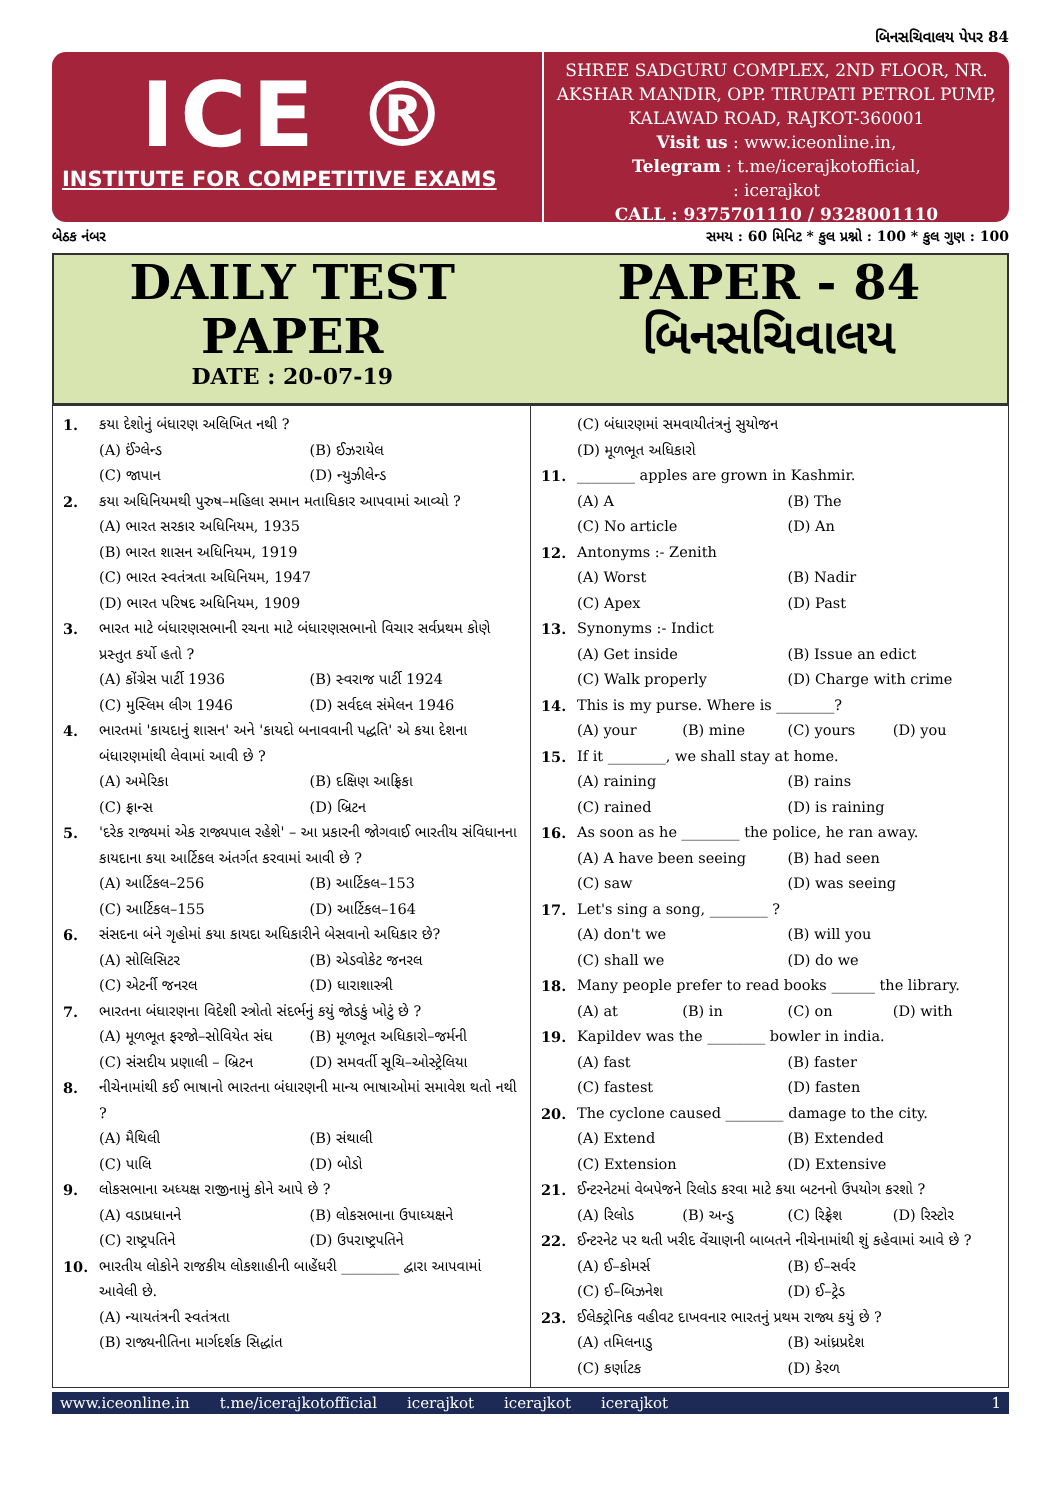બિનસચિવાલય પેપર 84
ICE ®
INSTITUTE FOR COMPETITIVE EXAMS
SHREE SADGURU COMPLEX, 2ND FLOOR, NR. AKSHAR MANDIR, OPP. TIRUPATI PETROL PUMP, KALAWAD ROAD, RAJKOT-360001
Visit us : www.iceonline.in,
Telegram : t.me/icerajkotofficial,
: icerajkot
CALL : 9375701110 / 9328001110
બેઠક નંબર સમય : 60 મિનિટ * કુલ પ્રશ્નો : 100 * કુલ ગુણ : 100
DAILY TEST
PAPER
DATE : 20-07-19
PAPER - 84
બિનસચિવાલય
1. કયા દેશોનું બંધારણ અલિખિત નથી ?
(A) ઈંગ્લેન્ડ (B) ઈઝરાયેલ (C) જાપાન (D) ન્યુઝીલેન્ડ
2. કયા અધિનિયમથી પુરુષ–મહિલા સમાન મતાધિકાર આપવામાં આવ્યો ?
(A) ભારત સરકાર અધિનિયમ, 1935
(B) ભારત શાસન અધિનિયમ, 1919
(C) ભારત સ્વતંત્રતા અધિનિયમ, 1947
(D) ભારત પરિષદ અધિનિયમ, 1909
3. ભારત માટે બંધારણસભાની રચના માટે બંધારણસભાનો વિચાર સર્વપ્રથમ કોણે પ્રસ્તુત કર્યો હતો ?
(A) કોંગ્રેસ પાર્ટી 1936 (B) સ્વરાજ પાર્ટી 1924 (C) મુસ્લિમ લીગ 1946 (D) સર્વદલ સંમેલન 1946
4. ભારતમાં 'કાયદાનું શાસન' અને 'કાયદો બનાવવાની પદ્ધતિ' એ કયા દેશના બંધારણમાંથી લેવામાં આવી છે ?
(A) અમેરિકા (B) દક્ષિણ આફ્રિકા (C) ફ્રાન્સ (D) બ્રિટન
5. 'દરેક રાજ્યમાં એક રાજ્યપાલ રહેશે' – આ પ્રકારની જોગવાઈ ભારતીય સંવિધાનના કાયદાના કયા આર્ટિકલ અંતર્ગત કરવામાં આવી છે ?
(A) આર્ટિકલ–256 (B) આર્ટિકલ–153 (C) આર્ટિકલ–155 (D) આર્ટિકલ–164
6. સંસદના બંને ગૃહોમાં કયા કાયદા અધિકારીને બેસવાનો અધિકાર છે?
(A) સોલિસિટર (B) એડવોકેટ જનરલ (C) એટર્ની જનરલ (D) ધારાશાસ્ત્રી
7. ભારતના બંધારણના વિદેશી સ્ત્રોતો સંદર્ભનું કયું જોડકું ખોટું છે ?
(A) મૂળભૂત ફરજો–સોવિયેત સંઘ (B) મૂળભૂત અધિકારો–જર્મની (C) સંસદીય પ્રણાલી – બ્રિટન (D) સમવર્તી સૂચિ–ઓસ્ટ્રેલિયા
8. નીચેનામાંથી કઈ ભાષાનો ભારતના બંધારણની માન્ય ભાષાઓમાં સમાવેશ થતો નથી ?
(A) મૈથિલી (B) સંથાલી (C) પાલિ (D) બોડો
9. લોકસભાના અધ્યક્ષ રાજીનામું કોને આપે છે ?
(A) વડાપ્રધાનને (B) લોકસભાના ઉપાધ્યક્ષને (C) રાષ્ટ્રપતિને (D) ઉપરાષ્ટ્રપતિને
10. ભારતીય લોકોને રાજકીય લોકશાહીની બાહેંધરી ________ દ્વારા આપવામાં આવેલી છે.
(A) ન્યાયતંત્રની સ્વતંત્રતા
(B) રાજ્યનીતિના માર્ગદર્શક સિદ્ધાંત
(C) બંધારણમાં સમવાયીતંત્રનું સુયોજન
(D) મૂળભૂત અધિકારો
11. ________ apples are grown in Kashmir.
(A) A (B) The (C) No article (D) An
12. Antonyms :- Zenith
(A) Worst (B) Nadir (C) Apex (D) Past
13. Synonyms :- Indict
(A) Get inside (B) Issue an edict (C) Walk properly (D) Charge with crime
14. This is my purse. Where is ________?
(A) your (B) mine (C) yours (D) you
15. If it ________, we shall stay at home.
(A) raining (B) rains (C) rained (D) is raining
16. As soon as he ________ the police, he ran away.
(A) A have been seeing (B) had seen (C) saw (D) was seeing
17. Let's sing a song, ________ ?
(A) don't we (B) will you (C) shall we (D) do we
18. Many people prefer to read books ______ the library.
(A) at (B) in (C) on (D) with
19. Kapildev was the ________ bowler in india.
(A) fast (B) faster (C) fastest (D) fasten
20. The cyclone caused ________ damage to the city.
(A) Extend (B) Extended (C) Extension (D) Extensive
21. ઈન્ટરનેટમાં વેબપેજને રિલોડ કરવા માટે કયા બટનનો ઉપયોગ કરશો ?
(A) રિલોડ (B) અન્ડુ (C) રિફ્રેશ (D) રિસ્ટોર
22. ઈન્ટરનેટ પર થતી ખરીદ વેંચાણની બાબતને નીચેનામાંથી શું કહેવામાં આવે છે ?
(A) ઈ–કોમર્સ (B) ઈ–સર્વર (C) ઈ–બિઝનેશ (D) ઈ–ટ્રેડ
23. ઈલેક્ટ્રોનિક વહીવટ દાખવનાર ભારતનું પ્રથમ રાજ્ય કયું છે ?
(A) તમિલનાડુ (B) આંધ્રપ્રદેશ (C) કર્ણાટક (D) કેરળ
www.iceonline.in t.me/icerajkotofficial icerajkot icerajkot icerajkot 1